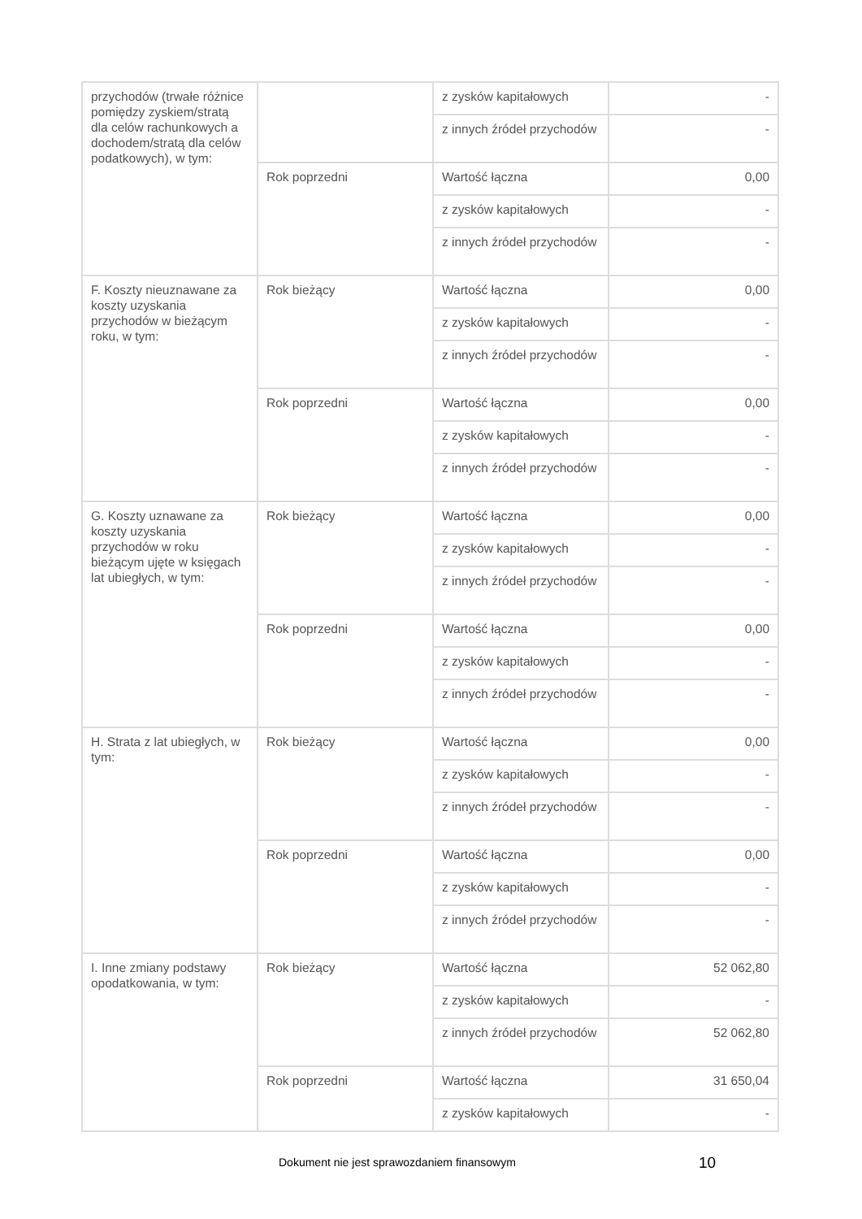| przychodów (trwałe różnice pomiędzy zyskiem/stratą dla celów rachunkowych a dochodem/stratą dla celów podatkowych), w tym: | | z zysków kapitałowych | - |
| | | z innych źródeł przychodów | - |
| | Rok poprzedni | Wartość łączna | 0,00 |
| | | z zysków kapitałowych | - |
| | | z innych źródeł przychodów | - |
| F. Koszty nieuznawane za koszty uzyskania przychodów w bieżącym roku, w tym: | Rok bieżący | Wartość łączna | 0,00 |
| | | z zysków kapitałowych | - |
| | | z innych źródeł przychodów | - |
| | Rok poprzedni | Wartość łączna | 0,00 |
| | | z zysków kapitałowych | - |
| | | z innych źródeł przychodów | - |
| G. Koszty uznawane za koszty uzyskania przychodów w roku bieżącym ujęte w księgach lat ubiegłych, w tym: | Rok bieżący | Wartość łączna | 0,00 |
| | | z zysków kapitałowych | - |
| | | z innych źródeł przychodów | - |
| | Rok poprzedni | Wartość łączna | 0,00 |
| | | z zysków kapitałowych | - |
| | | z innych źródeł przychodów | - |
| H. Strata z lat ubiegłych, w tym: | Rok bieżący | Wartość łączna | 0,00 |
| | | z zysków kapitałowych | - |
| | | z innych źródeł przychodów | - |
| | Rok poprzedni | Wartość łączna | 0,00 |
| | | z zysków kapitałowych | - |
| | | z innych źródeł przychodów | - |
| I. Inne zmiany podstawy opodatkowania, w tym: | Rok bieżący | Wartość łączna | 52 062,80 |
| | | z zysków kapitałowych | - |
| | | z innych źródeł przychodów | 52 062,80 |
| | Rok poprzedni | Wartość łączna | 31 650,04 |
| | | z zysków kapitałowych | - |
Dokument nie jest sprawozdaniem finansowym
10